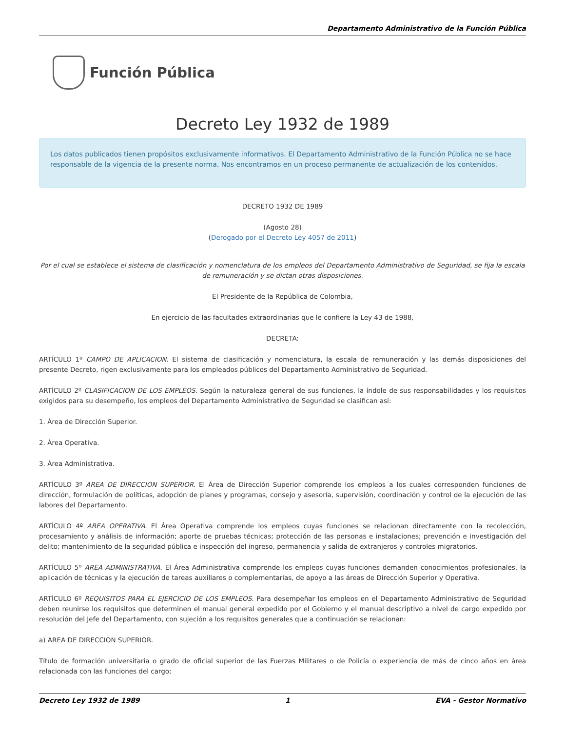Departamento Administrativo de la Función Pública
Función Pública
Decreto Ley 1932 de 1989
Los datos publicados tienen propósitos exclusivamente informativos. El Departamento Administrativo de la Función Pública no se hace responsable de la vigencia de la presente norma. Nos encontramos en un proceso permanente de actualización de los contenidos.
DECRETO 1932 DE 1989
(Agosto 28)
(Derogado por el Decreto Ley 4057 de 2011)
Por el cual se establece el sistema de clasificación y nomenclatura de los empleos del Departamento Administrativo de Seguridad, se fija la escala de remuneración y se dictan otras disposiciones.
El Presidente de la República de Colombia,
En ejercicio de las facultades extraordinarias que le confiere la Ley 43 de 1988,
DECRETA:
ARTÍCULO 1º CAMPO DE APLICACION. El sistema de clasificación y nomenclatura, la escala de remuneración y las demás disposiciones del presente Decreto, rigen exclusivamente para los empleados públicos del Departamento Administrativo de Seguridad.
ARTÍCULO 2º CLASIFICACION DE LOS EMPLEOS. Según la naturaleza general de sus funciones, la índole de sus responsabilidades y los requisitos exigidos para su desempeño, los empleos del Departamento Administrativo de Seguridad se clasifican así:
1. Área de Dirección Superior.
2. Área Operativa.
3. Área Administrativa.
ARTÍCULO 3º AREA DE DIRECCION SUPERIOR. El Área de Dirección Superior comprende los empleos a los cuales corresponden funciones de dirección, formulación de políticas, adopción de planes y programas, consejo y asesoría, supervisión, coordinación y control de la ejecución de las labores del Departamento.
ARTÍCULO 4º AREA OPERATIVA. El Área Operativa comprende los empleos cuyas funciones se relacionan directamente con la recolección, procesamiento y análisis de información; aporte de pruebas técnicas; protección de las personas e instalaciones; prevención e investigación del delito; mantenimiento de la seguridad pública e inspección del ingreso, permanencia y salida de extranjeros y controles migratorios.
ARTÍCULO 5º AREA ADMINISTRATIVA. El Área Administrativa comprende los empleos cuyas funciones demanden conocimientos profesionales, la aplicación de técnicas y la ejecución de tareas auxiliares o complementarias, de apoyo a las áreas de Dirección Superior y Operativa.
ARTÍCULO 6º REQUISITOS PARA EL EJERCICIO DE LOS EMPLEOS. Para desempeñar los empleos en el Departamento Administrativo de Seguridad deben reunirse los requisitos que determinen el manual general expedido por el Gobierno y el manual descriptivo a nivel de cargo expedido por resolución del Jefe del Departamento, con sujeción a los requisitos generales que a continuación se relacionan:
a) AREA DE DIRECCION SUPERIOR.
Título de formación universitaria o grado de oficial superior de las Fuerzas Militares o de Policía o experiencia de más de cinco años en área relacionada con las funciones del cargo;
Decreto Ley 1932 de 1989 1 EVA - Gestor Normativo